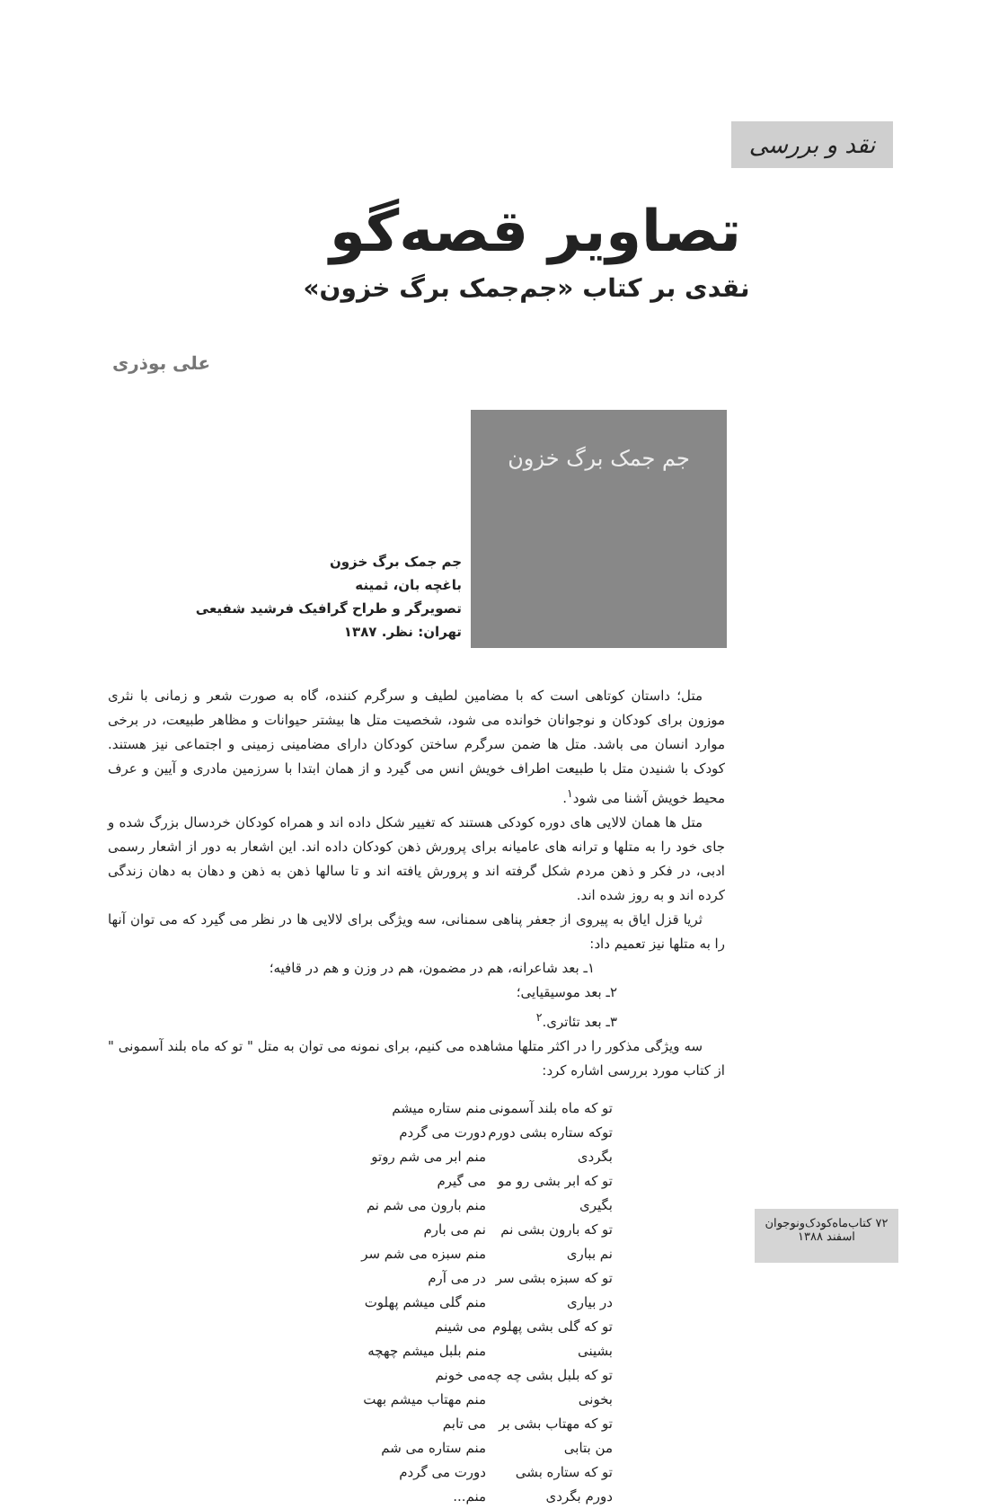نقد و بررسی
تصاویر قصه‌گو
نقدی بر کتاب «جم‌جمک برگ خزون»
علی بوذری
جم جمک برگ خزون
جم جمک برگ خزون
باغچه بان، ثمینه
تصویرگر و طراح گرافیک فرشید شفیعی
تهران: نظر. ۱۳۸۷
متل؛ داستان کوتاهی است که با مضامین لطیف و سرگرم کننده، گاه به صورت شعر و زمانی با نثری موزون برای کودکان و نوجوانان خوانده می شود، شخصیت متل ها بیشتر حیوانات و مظاهر طبیعت، در برخی موارد انسان می باشد. متل ها ضمن سرگرم ساختن کودکان دارای مضامینی زمینی و اجتماعی نیز هستند. کودک با شنیدن متل با طبیعت اطراف خویش انس می گیرد و از همان ابتدا با سرزمین مادری و آیین و عرف محیط خویش آشنا می شود<sup>۱</sup>.
متل ها همان لالایی های دوره کودکی هستند که تغییر شکل داده اند و همراه کودکان خردسال بزرگ شده و جای خود را به متلها و ترانه های عامیانه برای پرورش ذهن کودکان داده اند. این اشعار به دور از اشعار رسمی ادبی، در فکر و ذهن مردم شکل گرفته اند و پرورش یافته اند و تا سالها ذهن به ذهن و دهان به دهان زندگی کرده اند و به روز شده اند.
ثریا قزل ایاق به پیروی از جعفر پناهی سمنانی، سه ویژگی برای لالایی ها در نظر می گیرد که می توان آنها را به متلها نیز تعمیم داد:
۱ـ بعد شاعرانه، هم در مضمون، هم در وزن و هم در قافیه؛
۲ـ بعد موسیقیایی؛
۳ـ بعد تئاتری.<sup>۲</sup>
سه ویژگی مذکور را در اکثر متلها مشاهده می کنیم، برای نمونه می توان به متل " تو که ماه بلند آسمونی " از کتاب مورد بررسی اشاره کرد:
تو که ماه بلند آسمونی
توکه ستاره بشی دورم بگردی
تو که ابر بشی رو مو بگیری
تو که بارون بشی نم نم بباری
تو که سبزه بشی سر در بیاری
تو که گلی بشی پهلوم بشینی
تو که بلبل بشی چه چه بخونی
تو که مهتاب بشی بر من بتابی
تو که ستاره بشی دورم بگردی
منم ستاره میشم دورت می گردم
منم ابر می شم روتو می گیرم
منم بارون می شم نم نم می بارم
منم سبزه می شم سر در می آرم
منم گلی میشم پهلوت می شینم
منم بلبل میشم چهچه می خونم
منم مهتاب میشم بهت می تابم
منم ستاره می شم دورت می گردم
منم...
۷۲ کتاب‌ماه‌کودک‌ونوجوان
اسفند ۱۳۸۸